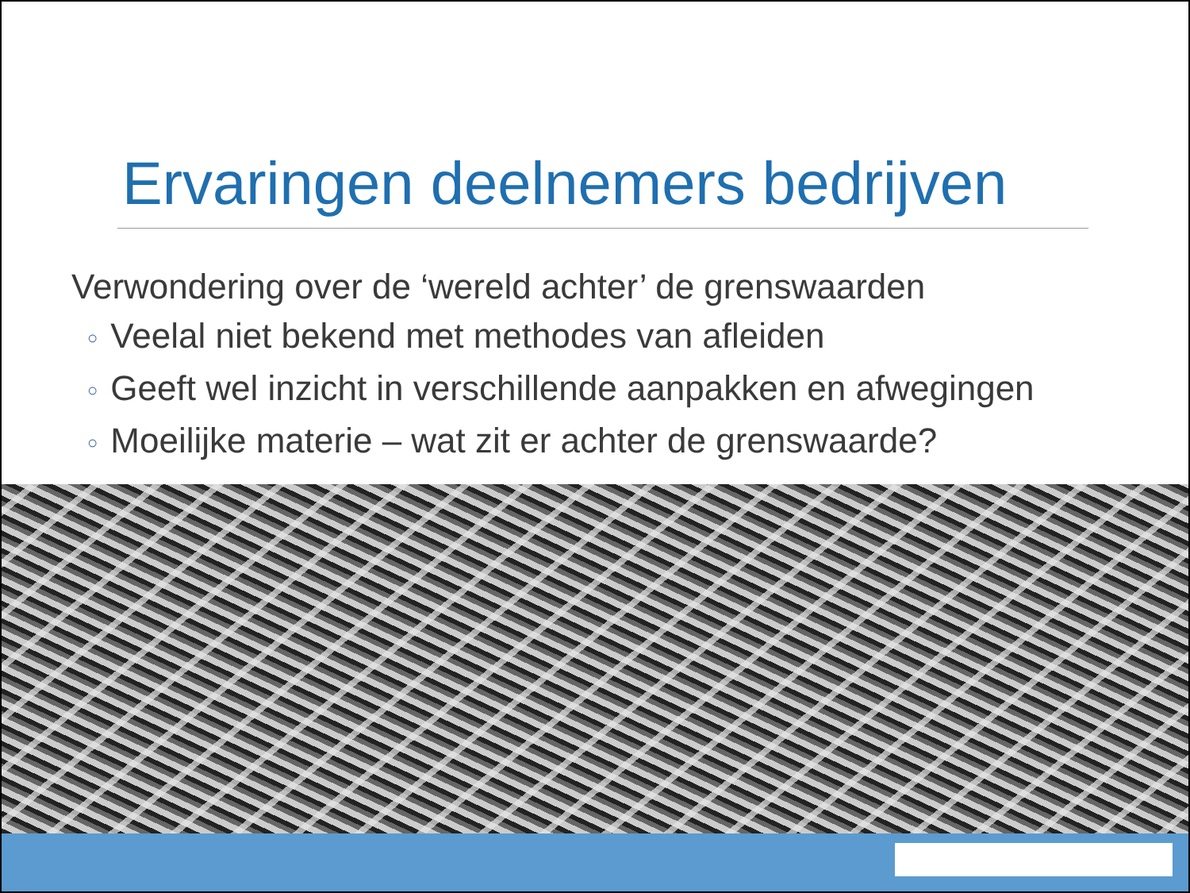Ervaringen deelnemers bedrijven
Verwondering over de ‘wereld achter’ de grenswaarden
○ Veelal niet bekend met methodes van afleiden
○ Geeft wel inzicht in verschillende aanpakken en afwegingen
○ Moeilijke materie – wat zit er achter de grenswaarde?